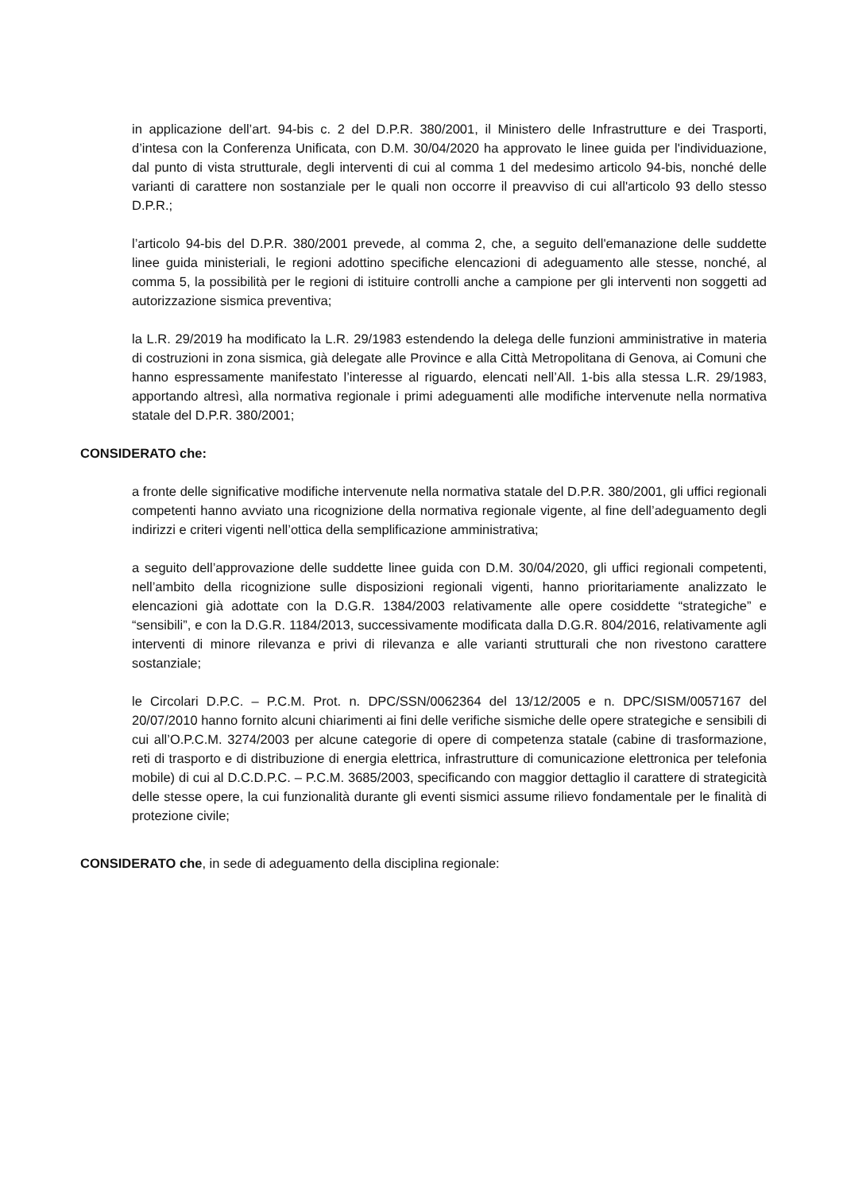in applicazione dell’art. 94-bis c. 2 del D.P.R. 380/2001, il Ministero delle Infrastrutture e dei Trasporti, d’intesa con la Conferenza Unificata, con D.M. 30/04/2020 ha approvato le linee guida per l'individuazione, dal punto di vista strutturale, degli interventi di cui al comma 1 del medesimo articolo 94-bis, nonché delle varianti di carattere non sostanziale per le quali non occorre il preavviso di cui all'articolo 93 dello stesso D.P.R.;
l’articolo 94-bis del D.P.R. 380/2001 prevede, al comma 2, che, a seguito dell'emanazione delle suddette linee guida ministeriali, le regioni adottino specifiche elencazioni di adeguamento alle stesse, nonché, al comma 5, la possibilità per le regioni di istituire controlli anche a campione per gli interventi non soggetti ad autorizzazione sismica preventiva;
la L.R. 29/2019 ha modificato la L.R. 29/1983 estendendo la delega delle funzioni amministrative in materia di costruzioni in zona sismica, già delegate alle Province e alla Città Metropolitana di Genova, ai Comuni che hanno espressamente manifestato l’interesse al riguardo, elencati nell’All. 1-bis alla stessa L.R. 29/1983, apportando altresì, alla normativa regionale i primi adeguamenti alle modifiche intervenute nella normativa statale del D.P.R. 380/2001;
CONSIDERATO che:
a fronte delle significative modifiche intervenute nella normativa statale del D.P.R. 380/2001, gli uffici regionali competenti hanno avviato una ricognizione della normativa regionale vigente, al fine dell’adeguamento degli indirizzi e criteri vigenti nell’ottica della semplificazione amministrativa;
a seguito dell’approvazione delle suddette linee guida con D.M. 30/04/2020, gli uffici regionali competenti, nell’ambito della ricognizione sulle disposizioni regionali vigenti, hanno prioritariamente analizzato le elencazioni già adottate con la D.G.R. 1384/2003 relativamente alle opere cosiddette “strategiche” e “sensibili”, e con la D.G.R. 1184/2013, successivamente modificata dalla D.G.R. 804/2016, relativamente agli interventi di minore rilevanza e privi di rilevanza e alle varianti strutturali che non rivestono carattere sostanziale;
le Circolari D.P.C. – P.C.M. Prot. n. DPC/SSN/0062364 del 13/12/2005 e n. DPC/SISM/0057167 del 20/07/2010 hanno fornito alcuni chiarimenti ai fini delle verifiche sismiche delle opere strategiche e sensibili di cui all’O.P.C.M. 3274/2003 per alcune categorie di opere di competenza statale (cabine di trasformazione, reti di trasporto e di distribuzione di energia elettrica, infrastrutture di comunicazione elettronica per telefonia mobile) di cui al D.C.D.P.C. – P.C.M. 3685/2003, specificando con maggior dettaglio il carattere di strategicità delle stesse opere, la cui funzionalità durante gli eventi sismici assume rilievo fondamentale per le finalità di protezione civile;
CONSIDERATO che, in sede di adeguamento della disciplina regionale: